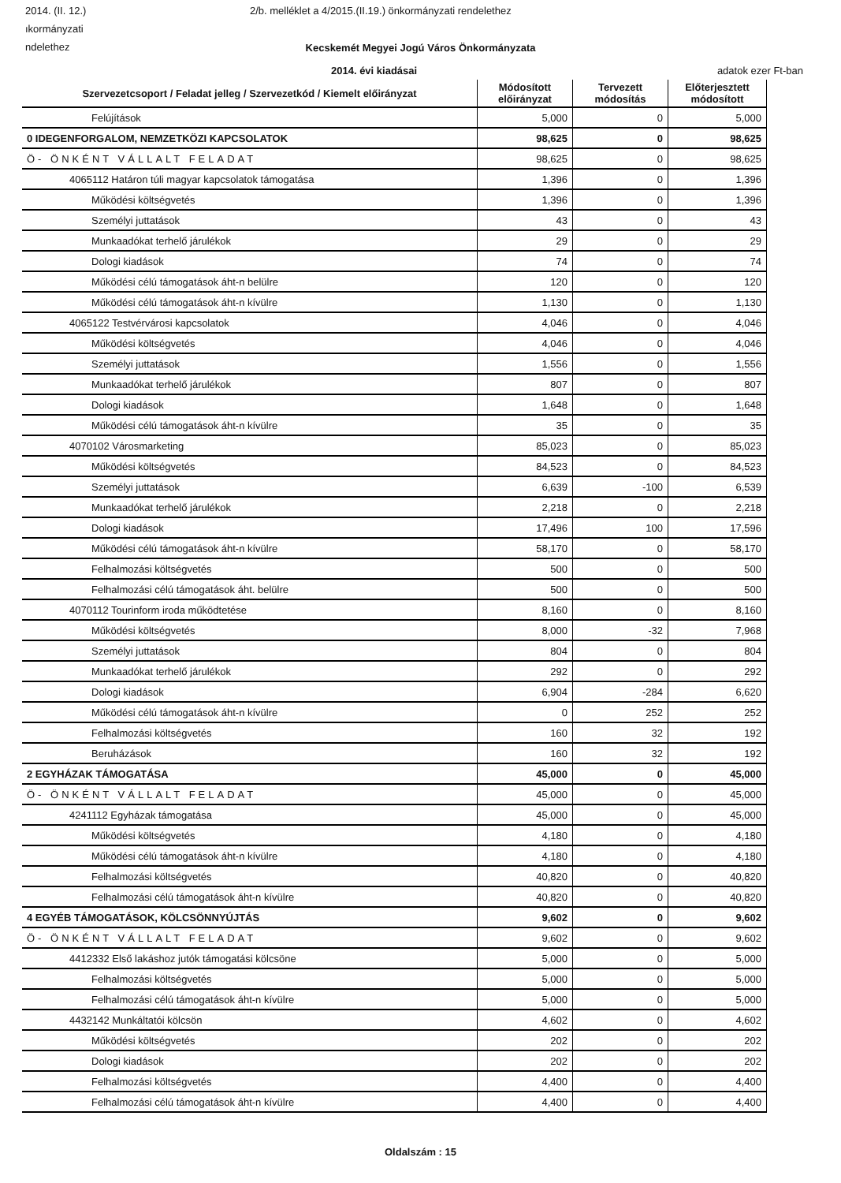2014. (II. 12.) 2/b. melléklet a 4/2015.(II.19.) önkormányzati rendelethez
ıkormányzati
ndelethez
Kecskemét Megyei Jogú Város Önkormányzata
2014. évi kiadásai adatok ezer Ft-ban
| Szervezetcsoport / Feladat jelleg / Szervezetkód / Kiemelt előirányzat | Módosított előirányzat | Tervezett módosítás | Előterjesztett módosított |
| --- | --- | --- | --- |
| Felújítások | 5,000 | 0 | 5,000 |
| 0 IDEGENFORGALOM, NEMZETKÖZI KAPCSOLATOK | 98,625 | 0 | 98,625 |
| Ö- ÖNKÉNT VÁLLALT FELADAT | 98,625 | 0 | 98,625 |
| 4065112 Határon túli magyar kapcsolatok támogatása | 1,396 | 0 | 1,396 |
| Működési költségvetés | 1,396 | 0 | 1,396 |
| Személyi juttatások | 43 | 0 | 43 |
| Munkaadókat terhelő járulékok | 29 | 0 | 29 |
| Dologi kiadások | 74 | 0 | 74 |
| Működési célú támogatások áht-n belülre | 120 | 0 | 120 |
| Működési célú támogatások áht-n kívülre | 1,130 | 0 | 1,130 |
| 4065122 Testvérvárosi kapcsolatok | 4,046 | 0 | 4,046 |
| Működési költségvetés | 4,046 | 0 | 4,046 |
| Személyi juttatások | 1,556 | 0 | 1,556 |
| Munkaadókat terhelő járulékok | 807 | 0 | 807 |
| Dologi kiadások | 1,648 | 0 | 1,648 |
| Működési célú támogatások áht-n kívülre | 35 | 0 | 35 |
| 4070102 Városmarketing | 85,023 | 0 | 85,023 |
| Működési költségvetés | 84,523 | 0 | 84,523 |
| Személyi juttatások | 6,639 | -100 | 6,539 |
| Munkaadókat terhelő járulékok | 2,218 | 0 | 2,218 |
| Dologi kiadások | 17,496 | 100 | 17,596 |
| Működési célú támogatások áht-n kívülre | 58,170 | 0 | 58,170 |
| Felhalmozási költségvetés | 500 | 0 | 500 |
| Felhalmozási célú támogatások áht. belülre | 500 | 0 | 500 |
| 4070112 Tourinform iroda működtetése | 8,160 | 0 | 8,160 |
| Működési költségvetés | 8,000 | -32 | 7,968 |
| Személyi juttatások | 804 | 0 | 804 |
| Munkaadókat terhelő járulékok | 292 | 0 | 292 |
| Dologi kiadások | 6,904 | -284 | 6,620 |
| Működési célú támogatások áht-n kívülre | 0 | 252 | 252 |
| Felhalmozási költségvetés | 160 | 32 | 192 |
| Beruházások | 160 | 32 | 192 |
| 2 EGYHÁZAK TÁMOGATÁSA | 45,000 | 0 | 45,000 |
| Ö- ÖNKÉNT VÁLLALT FELADAT | 45,000 | 0 | 45,000 |
| 4241112 Egyházak támogatása | 45,000 | 0 | 45,000 |
| Működési költségvetés | 4,180 | 0 | 4,180 |
| Működési célú támogatások áht-n kívülre | 4,180 | 0 | 4,180 |
| Felhalmozási költségvetés | 40,820 | 0 | 40,820 |
| Felhalmozási célú támogatások áht-n kívülre | 40,820 | 0 | 40,820 |
| 4 EGYÉB TÁMOGATÁSOK, KÖLCSÖNNYÚJTÁS | 9,602 | 0 | 9,602 |
| Ö- ÖNKÉNT VÁLLALT FELADAT | 9,602 | 0 | 9,602 |
| 4412332 Első lakáshoz jutók támogatási kölcsöne | 5,000 | 0 | 5,000 |
| Felhalmozási költségvetés | 5,000 | 0 | 5,000 |
| Felhalmozási célú támogatások áht-n kívülre | 5,000 | 0 | 5,000 |
| 4432142 Munkáltatói kölcsön | 4,602 | 0 | 4,602 |
| Működési költségvetés | 202 | 0 | 202 |
| Dologi kiadások | 202 | 0 | 202 |
| Felhalmozási költségvetés | 4,400 | 0 | 4,400 |
| Felhalmozási célú támogatások áht-n kívülre | 4,400 | 0 | 4,400 |
Oldalszám : 15